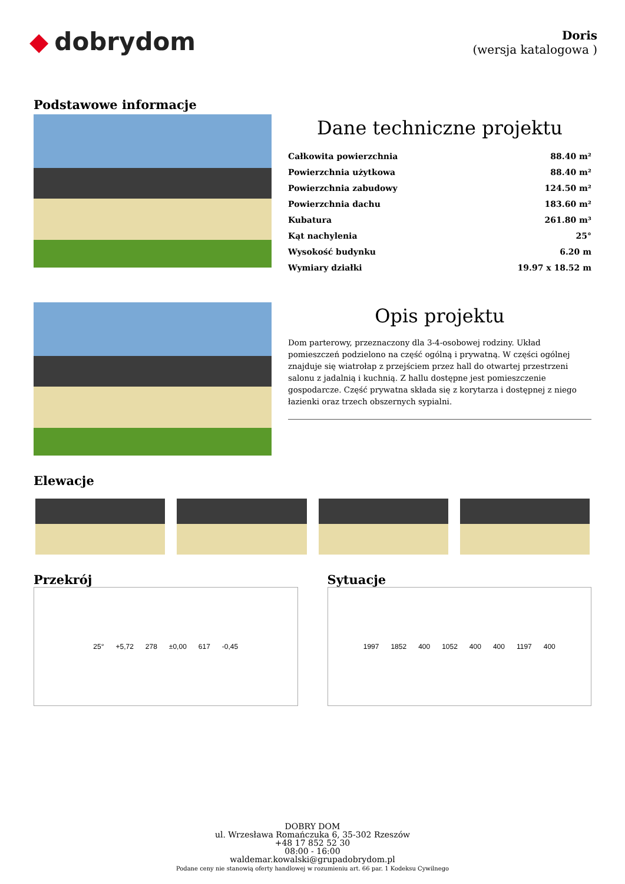◆ dobrydom
Doris
(wersja katalogowa )
Podstawowe informacje
Dane techniczne projektu
| Całkowita powierzchnia | 88.40 m² |
| Powierzchnia użytkowa | 88.40 m² |
| Powierzchnia zabudowy | 124.50 m² |
| Powierzchnia dachu | 183.60 m² |
| Kubatura | 261.80 m³ |
| Kąt nachylenia | 25° |
| Wysokość budynku | 6.20 m |
| Wymiary działki | 19.97 x 18.52 m |
Opis projektu
Dom parterowy, przeznaczony dla 3-4-osobowej rodziny. Układ pomieszczeń podzielono na część ogólną i prywatną. W części ogólnej znajduje się wiatrołap z przejściem przez hall do otwartej przestrzeni salonu z jadalnią i kuchnią. Z hallu dostępne jest pomieszczenie gospodarcze. Część prywatna składa się z korytarza i dostępnej z niego łazienki oraz trzech obszernych sypialni.
Elewacje
Przekrój
25° +5,72 278 ±0,00 617 -0,45
Sytuacje
1997 1852 400 1052 400 400 1197 400
DOBRY DOM
ul. Wrzesława Romańczuka 6, 35-302 Rzeszów
+48 17 852 52 30
08:00 - 16:00
waldemar.kowalski@grupadobrydom.pl
Podane ceny nie stanowią oferty handlowej w rozumieniu art. 66 par. 1 Kodeksu Cywilnego